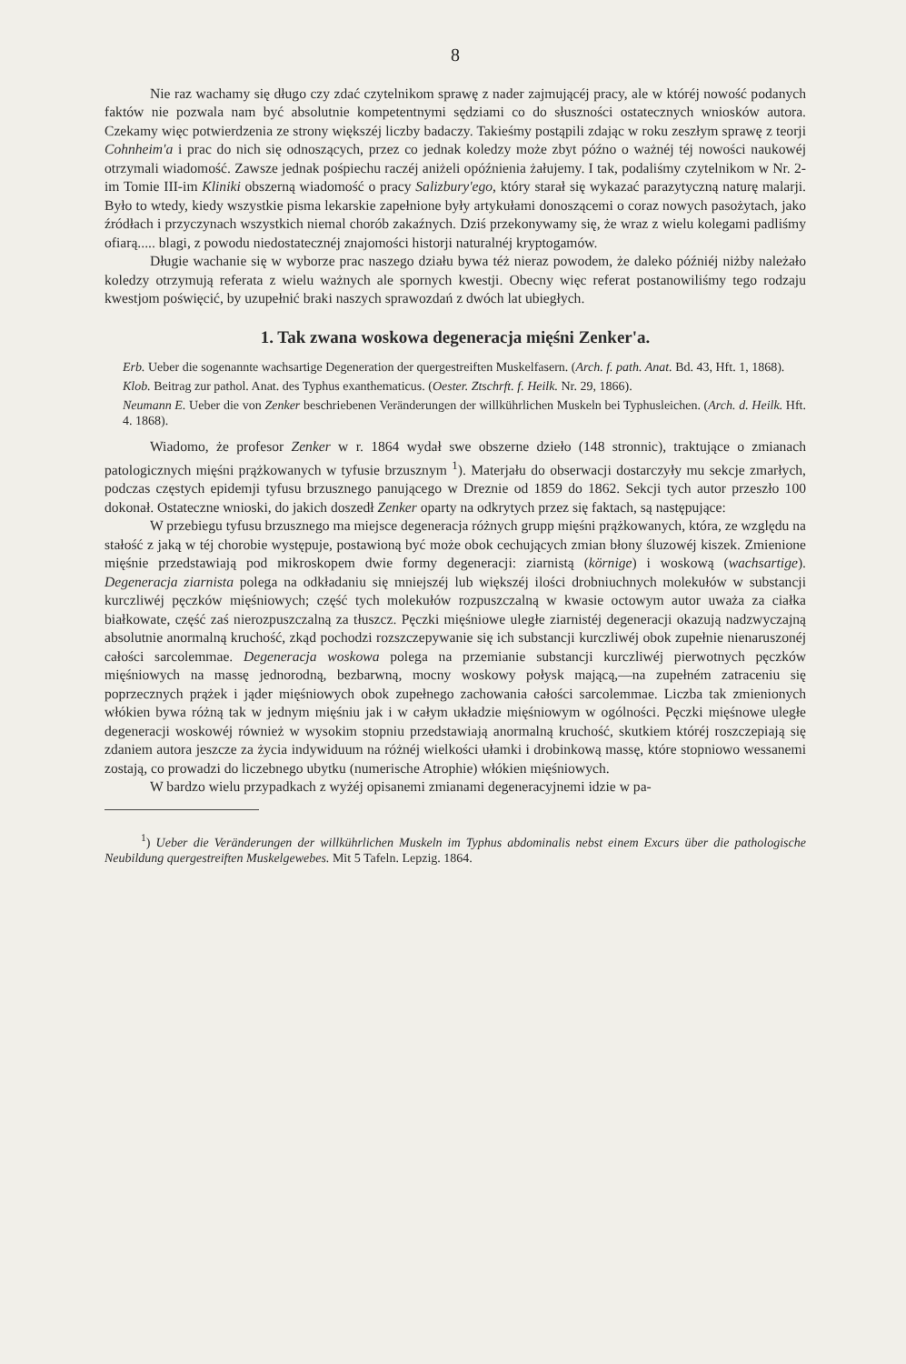8
Nie raz wachamy się długo czy zdać czytelnikom sprawę z nader zajmującéj pracy, ale w któréj nowość podanych faktów nie pozwala nam być absolutnie kompetentnymi sędziami co do słuszności ostatecznych wniosków autora. Czekamy więc potwierdzenia ze strony większéj liczby badaczy. Takieśmy postąpili zdając w roku zeszłym sprawę z teorji Cohnheim'a i prac do nich się odnoszących, przez co jednak koledzy może zbyt późno o ważnéj téj nowości naukowéj otrzymali wiadomość. Zawsze jednak pośpiechu raczéj aniżeli opóźnienia żałujemy. I tak, podaliśmy czytelnikom w Nr. 2-im Tomie III-im Kliniki obszerną wiadomość o pracy Salizbury'ego, który starał się wykazać parazytyczną naturę malarji. Było to wtedy, kiedy wszystkie pisma lekarskie zapełnione były artykułami donoszącemi o coraz nowych pasożytach, jako źródłach i przyczynach wszystkich niemal chorób zakaźnych. Dziś przekonywamy się, że wraz z wielu kolegami padliśmy ofiarą..... blagi, z powodu niedostatecznéj znajomości historji naturalnéj kryptogamów.
Długie wachanie się w wyborze prac naszego działu bywa téż nieraz powodem, że daleko późniéj niżby należało koledzy otrzymują referata z wielu ważnych ale spornych kwestji. Obecny więc referat postanowiliśmy tego rodzaju kwestjom poświęcić, by uzupełnić braki naszych sprawozdań z dwóch lat ubiegłych.
1. Tak zwana woskowa degeneracja mięśni Zenker'a.
Erb. Ueber die sogenannte wachsartige Degeneration der quergestreiften Muskelfasern. (Arch. f. path. Anat. Bd. 43, Hft. 1, 1868).
Klob. Beitrag zur pathol. Anat. des Typhus exanthematicus. (Oester. Ztschrft. f. Heilk. Nr. 29, 1866).
Neumann E. Ueber die von Zenker beschriebenen Veränderungen der willkührlichen Muskeln bei Typhusleichen. (Arch. d. Heilk. Hft. 4. 1868).
Wiadomo, że profesor Zenker w r. 1864 wydał swe obszerne dzieło (148 stronnic), traktujące o zmianach patologicznych mięśni prążkowanych w tyfusie brzusznym <sup>1</sup>). Materjału do obserwacji dostarczyły mu sekcje zmarłych, podczas częstych epidemji tyfusu brzusznego panującego w Dreznie od 1859 do 1862. Sekcji tych autor przeszło 100 dokonał. Ostateczne wnioski, do jakich doszedł Zenker oparty na odkrytych przez się faktach, są następujące:
W przebiegu tyfusu brzusznego ma miejsce degeneracja różnych grupp mięśni prążkowanych, która, ze względu na stałość z jaką w téj chorobie występuje, postawioną być może obok cechujących zmian błony śluzowéj kiszek. Zmienione mięśnie przedstawiają pod mikroskopem dwie formy degeneracji: ziarnistą (körnige) i woskową (wachsartige). Degeneracja ziarnista polega na odkładaniu się mniejszéj lub większéj ilości drobniuchnych molekułów w substancji kurczliwéj pęczków mięśniowych; część tych molekułów rozpuszczalną w kwasie octowym autor uważa za ciałka białkowate, część zaś nierozpuszczalną za tłuszcz. Pęczki mięśniowe uległe ziarnistéj degeneracji okazują nadzwyczajną absolutnie anormalną kruchość, zkąd pochodzi rozszczepywanie się ich substancji kurczliwéj obok zupełnie nienaruszonéj całości sarcolemmae. Degeneracja woskowa polega na przemianie substancji kurczliwéj pierwotnych pęczków mięśniowych na massę jednorodną, bezbarwną, mocny woskowy połysk mającą,—na zupełném zatraceniu się poprzecznych prążek i jąder mięśniowych obok zupełnego zachowania całości sarcolemmae. Liczba tak zmienionych włókien bywa różną tak w jednym mięśniu jak i w całym układzie mięśniowym w ogólności. Pęczki mięśnowe uległe degeneracji woskowéj również w wysokim stopniu przedstawiają anormalną kruchość, skutkiem któréj roszczepiają się zdaniem autora jeszcze za życia indywiduum na różnéj wielkości ułamki i drobinkową massę, które stopniowo wessanemi zostają, co prowadzi do liczebnego ubytku (numerische Atrophie) włókien mięśniowych.
W bardzo wielu przypadkach z wyżéj opisanemi zmianami degeneracyjnemi idzie w pa-
<sup>1</sup>) Ueber die Veränderungen der willkührlichen Muskeln im Typhus abdominalis nebst einem Excurs über die pathologische Neubildung quergestreiften Muskelgewebes. Mit 5 Tafeln. Lepzig. 1864.